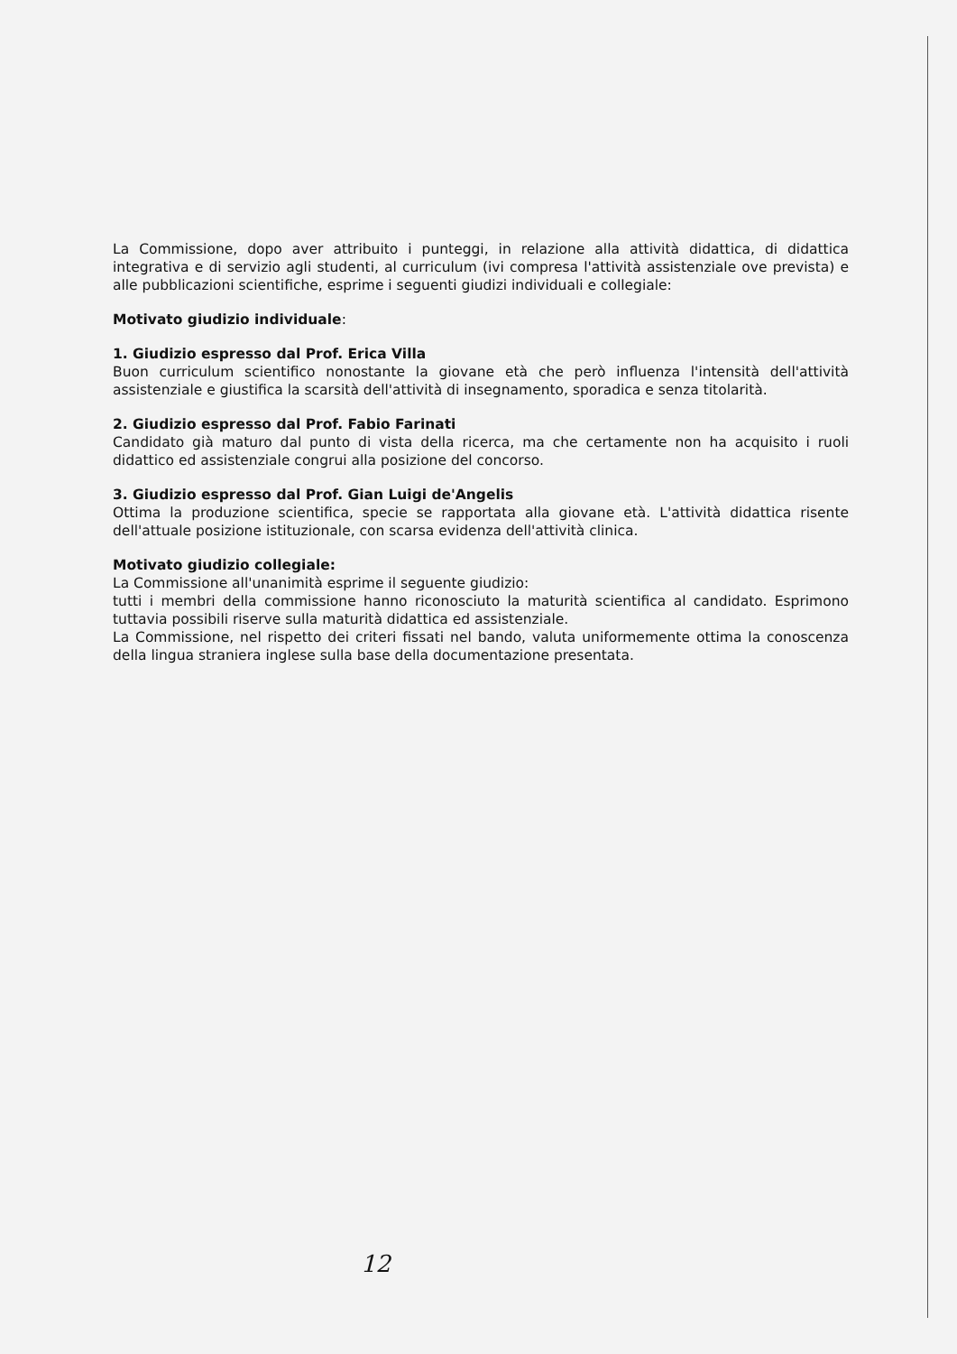La Commissione, dopo aver attribuito i punteggi, in relazione alla attività didattica, di didattica integrativa e di servizio agli studenti, al curriculum (ivi compresa l'attività assistenziale ove prevista) e alle pubblicazioni scientifiche, esprime i seguenti giudizi individuali e collegiale:
Motivato giudizio individuale:
1. Giudizio espresso dal Prof. Erica Villa
Buon curriculum scientifico nonostante la giovane età che però influenza l'intensità dell'attività assistenziale e giustifica la scarsità dell'attività di insegnamento, sporadica e senza titolarità.
2. Giudizio espresso dal Prof. Fabio Farinati
Candidato già maturo dal punto di vista della ricerca, ma che certamente non ha acquisito i ruoli didattico ed assistenziale congrui alla posizione del concorso.
3. Giudizio espresso dal Prof. Gian Luigi de'Angelis
Ottima la produzione scientifica, specie se rapportata alla giovane età. L'attività didattica risente dell'attuale posizione istituzionale, con scarsa evidenza dell'attività clinica.
Motivato giudizio collegiale:
La Commissione all'unanimità esprime il seguente giudizio:
tutti i membri della commissione hanno riconosciuto la maturità scientifica al candidato. Esprimono tuttavia possibili riserve sulla maturità didattica ed assistenziale.
La Commissione, nel rispetto dei criteri fissati nel bando, valuta uniformemente ottima la conoscenza della lingua straniera inglese sulla base della documentazione presentata.
12